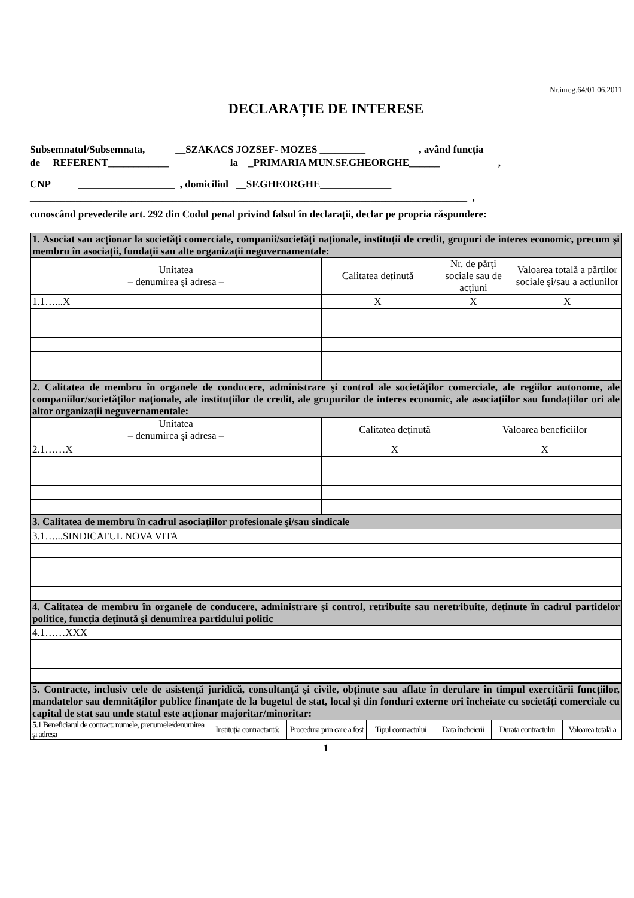Nr.inreg.64/01.06.2011
DECLARAȚIE DE INTERESE
Subsemnatul/Subsemnata, __SZAKACS JOZSEF- MOZES _________ , având funcția
de REFERENT____________ la _PRIMARIA MUN.SF.GHEORGHE______ ,
CNP ___________________ , domiciliul __SF.GHEORGHE______________
______________________________________________________________________________________ ,
cunoscând prevederile art. 292 din Codul penal privind falsul în declarații, declar pe propria răspundere:
| 1. Asociat sau acționar la societăți comerciale, companii/societăți naționale, instituții de credit, grupuri de interes economic, precum şi membru în asociații, fundații sau alte organizații neguvernamentale: | | | |
| Unitatea – denumirea şi adresa – | Calitatea deținută | Nr. de părți sociale sau de acțiuni | Valoarea totală a părților sociale şi/sau a acțiunilor |
| 1.1…...X | X | X | X |
| 2. Calitatea de membru în organele de conducere, administrare şi control ale societăților comerciale, ale regiilor autonome, ale companiilor/societăților naționale, ale instituțiilor de credit, ale grupurilor de interes economic, ale asociațiilor sau fundațiilor ori ale altor organizații neguvernamentale: | | |
| Unitatea – denumirea şi adresa – | Calitatea deținută | Valoarea beneficiilor |
| 2.1……X | X | X |
| 3. Calitatea de membru în cadrul asociațiilor profesionale şi/sau sindicale |
| 3.1…...SINDICATUL NOVA VITA |
| 4. Calitatea de membru în organele de conducere, administrare şi control, retribuite sau neretribuite, deținute în cadrul partidelor politice, funcția deținută şi denumirea partidului politic |
| 4.1……XXX |
| 5. Contracte, inclusiv cele de asistență juridică, consultanță şi civile, obținute sau aflate în derulare în timpul exercitării funcțiilor, mandatelor sau demnităților publice finanțate de la bugetul de stat, local şi din fonduri externe ori încheiate cu societăți comerciale cu capital de stat sau unde statul este acționar majoritar/minoritar: | | | | | | |
| 5.1 Beneficiarul de contract: numele, prenumele/denumirea şi adresa | Instituția contractantă: | Procedura prin care a fost | Tipul contractului | Data încheierii | Durata contractului | Valoarea totală a |
1